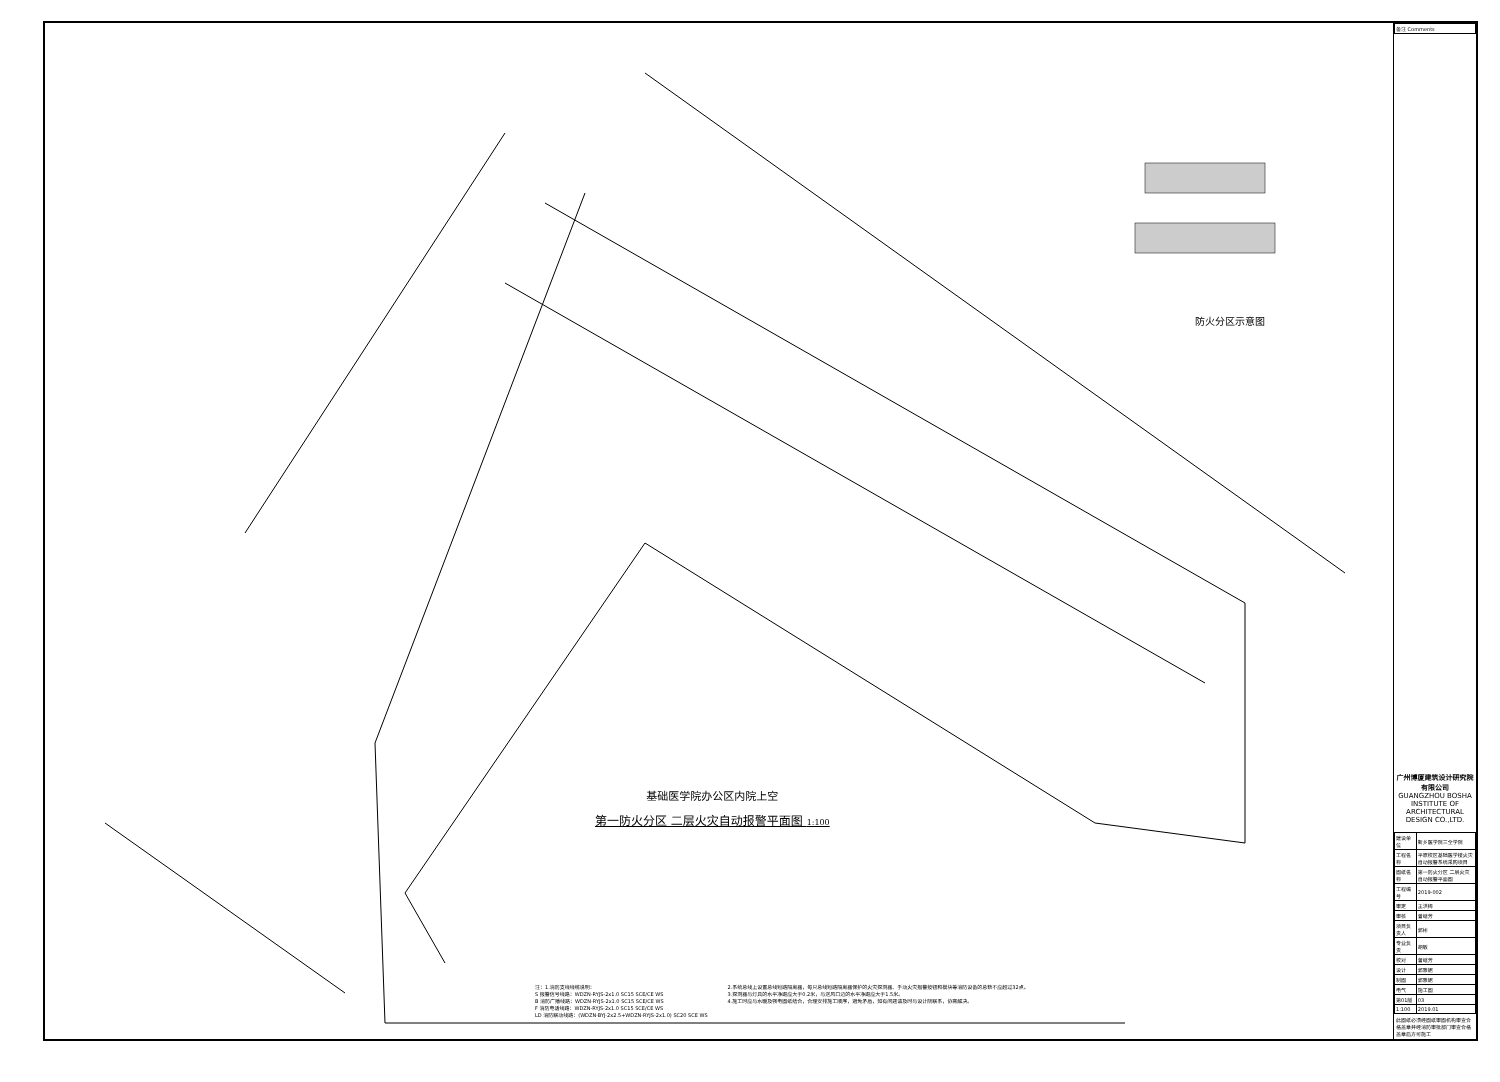防火分区示意图
基础医学院办公区内院上空
第一防火分区 二层火灾自动报警平面图 1:100
注：1.消防支线线缆说明：
S 报警信号线路：WDZN-RYJS-2x1.0 SC15 SCE/CE WS
B 消防广播线路：WDZN-RYJS-2x1.0 SC15 SCE/CE WS
F 消防电话线路：WDZN-RYJS-2x1.0 SC15 SCE/CE WS
LD 消防联动线路：(WDZN-BYJ-2x2.5+WDZN-RYJS-2x1.0) SC20 SCE WS
2.系统总线上设置总线短路隔离器，每只总线短路隔离器保护的火灾探测器、手动火灾报警按钮和模块等消防设备的总数不应超过32点。
3.探测器与灯具的水平净距应大于0.2米，与送风口边的水平净距应大于1.5米。
4.施工时应与水暖及强电图纸结合，合理安排施工顺序，避免矛盾，如有问题请及时与设计院联系，协商解决。
| 备注 Comments |
广州博厦建筑设计研究院有限公司
GUANGZHOU BOSHA INSTITUTE OF ARCHITECTURAL DESIGN CO.,LTD.
| 建设单位 | 新乡医学院三全学院 |
| 工程名称 | 平原校区基础医学楼火灾自动报警系统采购项目 |
| 图纸名称 | 第一防火分区 二层火灾自动报警平面图 |
| 工程编号 | 2019-002 |
| 审定 | 王洪梅 |
| 审核 | 曾继芳 |
| 项目负责人 | 郭彬 |
| 专业负责 | 胡敏 |
| 校对 | 曾继芳 |
| 设计 | 郭雅妮 |
| 制图 | 郭雅妮 |
| 电气 | 施工图 |
| 第01版 | 03 |
| 1:100 | 2019.01 |
此图纸必须经图纸审图机构审查合格盖章并经消防审批部门审查合格盖章后方可施工